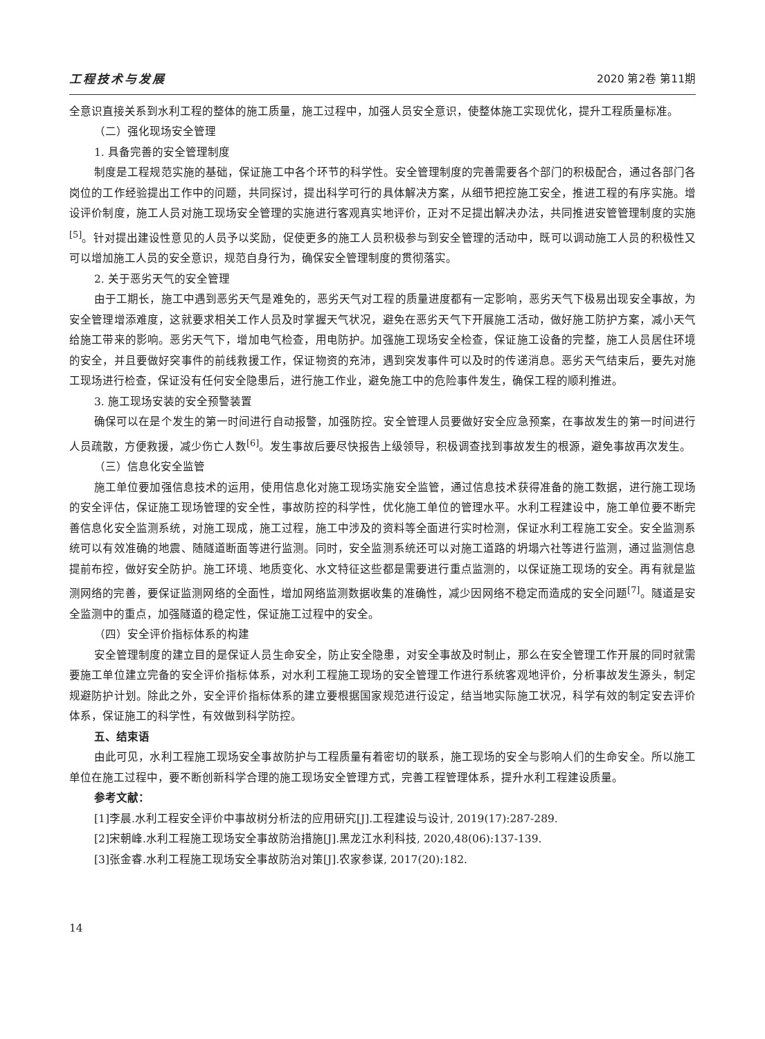工程技术与发展 2020 第2卷 第11期
全意识直接关系到水利工程的整体的施工质量，施工过程中，加强人员安全意识，使整体施工实现优化，提升工程质量标准。
（二）强化现场安全管理
1. 具备完善的安全管理制度
制度是工程规范实施的基础，保证施工中各个环节的科学性。安全管理制度的完善需要各个部门的积极配合，通过各部门各岗位的工作经验提出工作中的问题，共同探讨，提出科学可行的具体解决方案，从细节把控施工安全，推进工程的有序实施。增设评价制度，施工人员对施工现场安全管理的实施进行客观真实地评价，正对不足提出解决办法，共同推进安管管理制度的实施<sup>[5]</sup>。针对提出建设性意见的人员予以奖励，促使更多的施工人员积极参与到安全管理的活动中，既可以调动施工人员的积极性又可以增加施工人员的安全意识，规范自身行为，确保安全管理制度的贯彻落实。
2. 关于恶劣天气的安全管理
由于工期长，施工中遇到恶劣天气是难免的，恶劣天气对工程的质量进度都有一定影响，恶劣天气下极易出现安全事故，为安全管理增添难度，这就要求相关工作人员及时掌握天气状况，避免在恶劣天气下开展施工活动，做好施工防护方案，减小天气给施工带来的影响。恶劣天气下，增加电气检查，用电防护。加强施工现场安全检查，保证施工设备的完整，施工人员居住环境的安全，并且要做好突事件的前线救援工作，保证物资的充沛，遇到突发事件可以及时的传递消息。恶劣天气结束后，要先对施工现场进行检查，保证没有任何安全隐患后，进行施工作业，避免施工中的危险事件发生，确保工程的顺利推进。
3. 施工现场安装的安全预警装置
确保可以在是个发生的第一时间进行自动报警，加强防控。安全管理人员要做好安全应急预案，在事故发生的第一时间进行人员疏散，方便救援，减少伤亡人数<sup>[6]</sup>。发生事故后要尽快报告上级领导，积极调查找到事故发生的根源，避免事故再次发生。
（三）信息化安全监管
施工单位要加强信息技术的运用，使用信息化对施工现场实施安全监管，通过信息技术获得准备的施工数据，进行施工现场的安全评估，保证施工现场管理的安全性，事故防控的科学性，优化施工单位的管理水平。水利工程建设中，施工单位要不断完善信息化安全监测系统，对施工现成，施工过程，施工中涉及的资料等全面进行实时检测，保证水利工程施工安全。安全监测系统可以有效准确的地震、随隧道断面等进行监测。同时，安全监测系统还可以对施工道路的坍塌六社等进行监测，通过监测信息提前布控，做好安全防护。施工环境、地质变化、水文特征这些都是需要进行重点监测的，以保证施工现场的安全。再有就是监测网络的完善，要保证监测网络的全面性，增加网络监测数据收集的准确性，减少因网络不稳定而造成的安全问题<sup>[7]</sup>。隧道是安全监测中的重点，加强隧道的稳定性，保证施工过程中的安全。
（四）安全评价指标体系的构建
安全管理制度的建立目的是保证人员生命安全，防止安全隐患，对安全事故及时制止，那么在安全管理工作开展的同时就需要施工单位建立完备的安全评价指标体系，对水利工程施工现场的安全管理工作进行系统客观地评价，分析事故发生源头，制定规避防护计划。除此之外，安全评价指标体系的建立要根据国家规范进行设定，结当地实际施工状况，科学有效的制定安去评价体系，保证施工的科学性，有效做到科学防控。
五、结束语
由此可见，水利工程施工现场安全事故防护与工程质量有着密切的联系，施工现场的安全与影响人们的生命安全。所以施工单位在施工过程中，要不断创新科学合理的施工现场安全管理方式，完善工程管理体系，提升水利工程建设质量。
参考文献：
[1]李晨.水利工程安全评价中事故树分析法的应用研究[J].工程建设与设计, 2019(17):287-289.
[2]宋朝峰.水利工程施工现场安全事故防治措施[J].黑龙江水利科技, 2020,48(06):137-139.
[3]张金睿.水利工程施工现场安全事故防治对策[J].农家参谋, 2017(20):182.
14